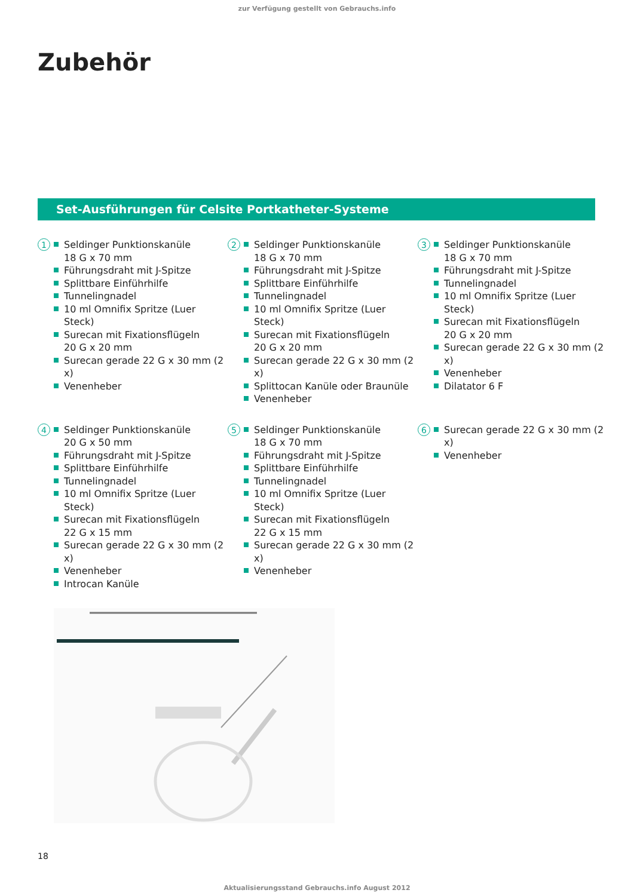zur Verfügung gestellt von Gebrauchs.info
Zubehör
Set-Ausführungen für Celsite Portkatheter-Systeme
1
Seldinger Punktionskanüle
18 G x 70 mm
Führungsdraht mit J-Spitze
Splittbare Einführhilfe
Tunnelingnadel
10 ml Omnifix Spritze (Luer Steck)
Surecan mit Fixationsflügeln
20 G x 20 mm
Surecan gerade 22 G x 30 mm (2 x)
Venenheber
2
Seldinger Punktionskanüle
18 G x 70 mm
Führungsdraht mit J-Spitze
Splittbare Einführhilfe
Tunnelingnadel
10 ml Omnifix Spritze (Luer Steck)
Surecan mit Fixationsflügeln
20 G x 20 mm
Surecan gerade 22 G x 30 mm (2 x)
Splittocan Kanüle oder Braunüle
Venenheber
3
Seldinger Punktionskanüle
18 G x 70 mm
Führungsdraht mit J-Spitze
Tunnelingnadel
10 ml Omnifix Spritze (Luer Steck)
Surecan mit Fixationsflügeln
20 G x 20 mm
Surecan gerade 22 G x 30 mm (2 x)
Venenheber
Dilatator 6 F
4
Seldinger Punktionskanüle
20 G x 50 mm
Führungsdraht mit J-Spitze
Splittbare Einführhilfe
Tunnelingnadel
10 ml Omnifix Spritze (Luer Steck)
Surecan mit Fixationsflügeln
22 G x 15 mm
Surecan gerade 22 G x 30 mm (2 x)
Venenheber
Introcan Kanüle
5
Seldinger Punktionskanüle
18 G x 70 mm
Führungsdraht mit J-Spitze
Splittbare Einführhilfe
Tunnelingnadel
10 ml Omnifix Spritze (Luer Steck)
Surecan mit Fixationsflügeln
22 G x 15 mm
Surecan gerade 22 G x 30 mm (2 x)
Venenheber
6
Surecan gerade 22 G x 30 mm (2 x)
Venenheber
18
Aktualisierungsstand Gebrauchs.info August 2012